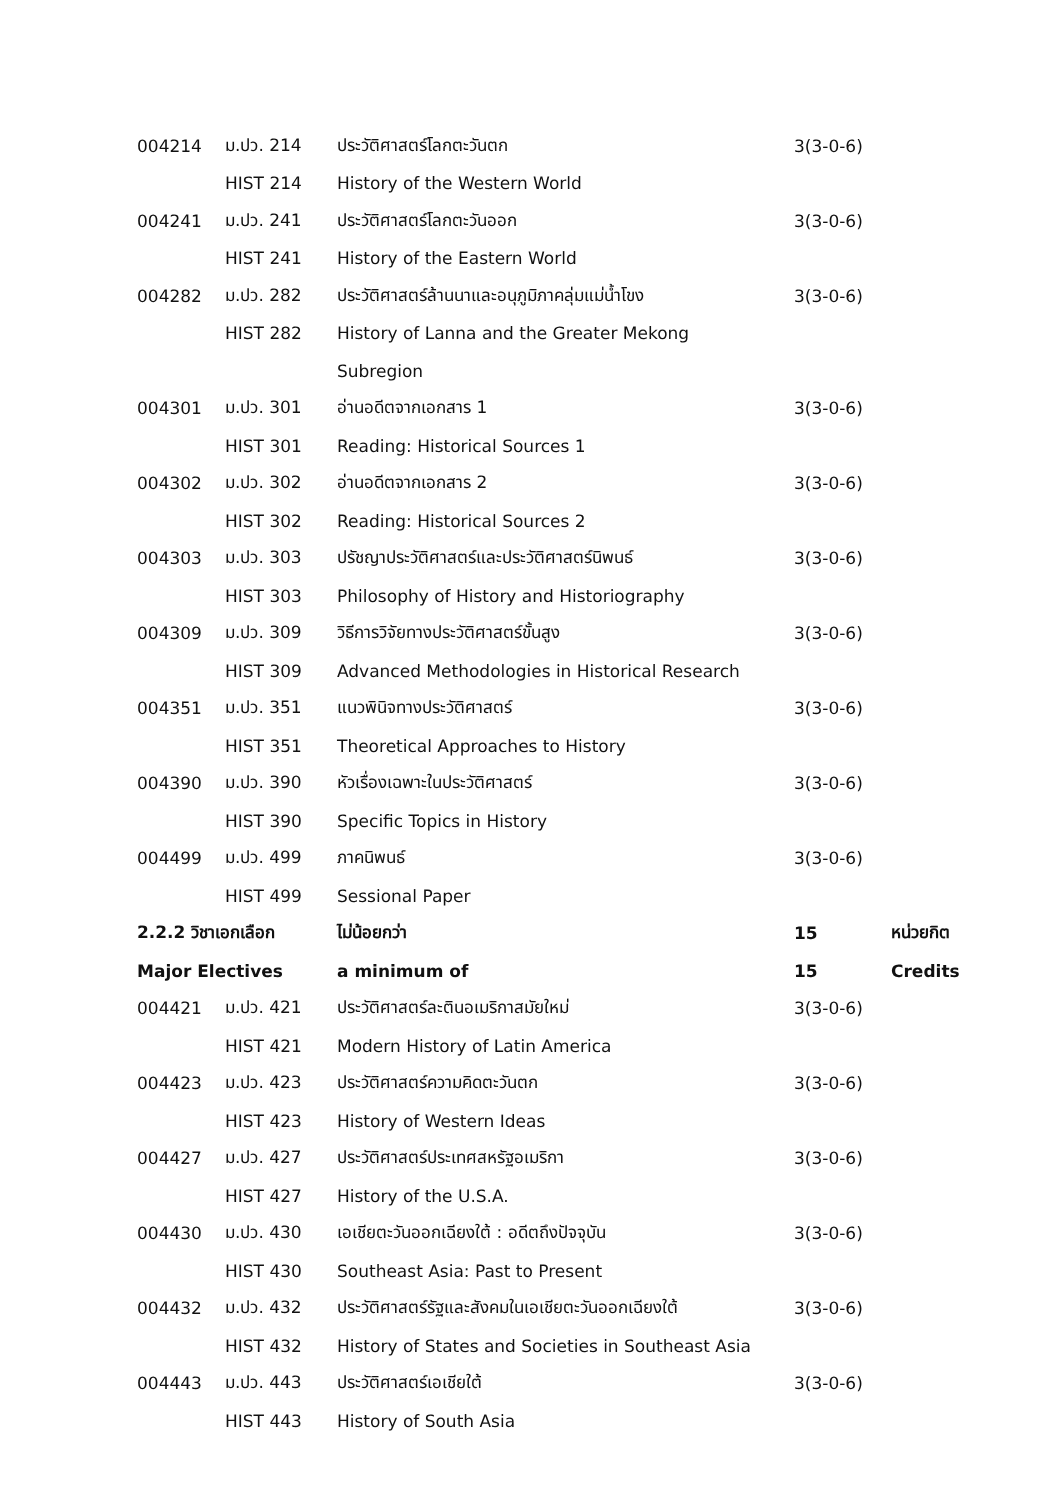| 004214 | ม.ปว. 214 | ประวัติศาสตร์โลกตะวันตก | 3(3-0-6) | |
| | HIST 214 | History of the Western World | | |
| 004241 | ม.ปว. 241 | ประวัติศาสตร์โลกตะวันออก | 3(3-0-6) | |
| | HIST 241 | History of the Eastern World | | |
| 004282 | ม.ปว. 282 | ประวัติศาสตร์ล้านนาและอนุภูมิภาคลุ่มแม่น้ำโขง | 3(3-0-6) | |
| | HIST 282 | History of Lanna and the Greater Mekong | | |
| | | Subregion | | |
| 004301 | ม.ปว. 301 | อ่านอดีตจากเอกสาร 1 | 3(3-0-6) | |
| | HIST 301 | Reading: Historical Sources 1 | | |
| 004302 | ม.ปว. 302 | อ่านอดีตจากเอกสาร 2 | 3(3-0-6) | |
| | HIST 302 | Reading: Historical Sources 2 | | |
| 004303 | ม.ปว. 303 | ปรัชญาประวัติศาสตร์และประวัติศาสตร์นิพนธ์ | 3(3-0-6) | |
| | HIST 303 | Philosophy of History and Historiography | | |
| 004309 | ม.ปว. 309 | วิธีการวิจัยทางประวัติศาสตร์ขั้นสูง | 3(3-0-6) | |
| | HIST 309 | Advanced Methodologies in Historical Research | | |
| 004351 | ม.ปว. 351 | แนวพินิจทางประวัติศาสตร์ | 3(3-0-6) | |
| | HIST 351 | Theoretical Approaches to History | | |
| 004390 | ม.ปว. 390 | หัวเรื่องเฉพาะในประวัติศาสตร์ | 3(3-0-6) | |
| | HIST 390 | Specific Topics in History | | |
| 004499 | ม.ปว. 499 | ภาคนิพนธ์ | 3(3-0-6) | |
| | HIST 499 | Sessional Paper | | |
| 2.2.2 วิชาเอกเลือก | | ไม่น้อยกว่า | 15 | หน่วยกิต |
| Major Electives | | a minimum of | 15 | Credits |
| 004421 | ม.ปว. 421 | ประวัติศาสตร์ละตินอเมริกาสมัยใหม่ | 3(3-0-6) | |
| | HIST 421 | Modern History of Latin America | | |
| 004423 | ม.ปว. 423 | ประวัติศาสตร์ความคิดตะวันตก | 3(3-0-6) | |
| | HIST 423 | History of Western Ideas | | |
| 004427 | ม.ปว. 427 | ประวัติศาสตร์ประเทศสหรัฐอเมริกา | 3(3-0-6) | |
| | HIST 427 | History of the U.S.A. | | |
| 004430 | ม.ปว. 430 | เอเชียตะวันออกเฉียงใต้ : อดีตถึงปัจจุบัน | 3(3-0-6) | |
| | HIST 430 | Southeast Asia: Past to Present | | |
| 004432 | ม.ปว. 432 | ประวัติศาสตร์รัฐและสังคมในเอเชียตะวันออกเฉียงใต้ | 3(3-0-6) | |
| | HIST 432 | History of States and Societies in Southeast Asia | | |
| 004443 | ม.ปว. 443 | ประวัติศาสตร์เอเชียใต้ | 3(3-0-6) | |
| | HIST 443 | History of South Asia | | |